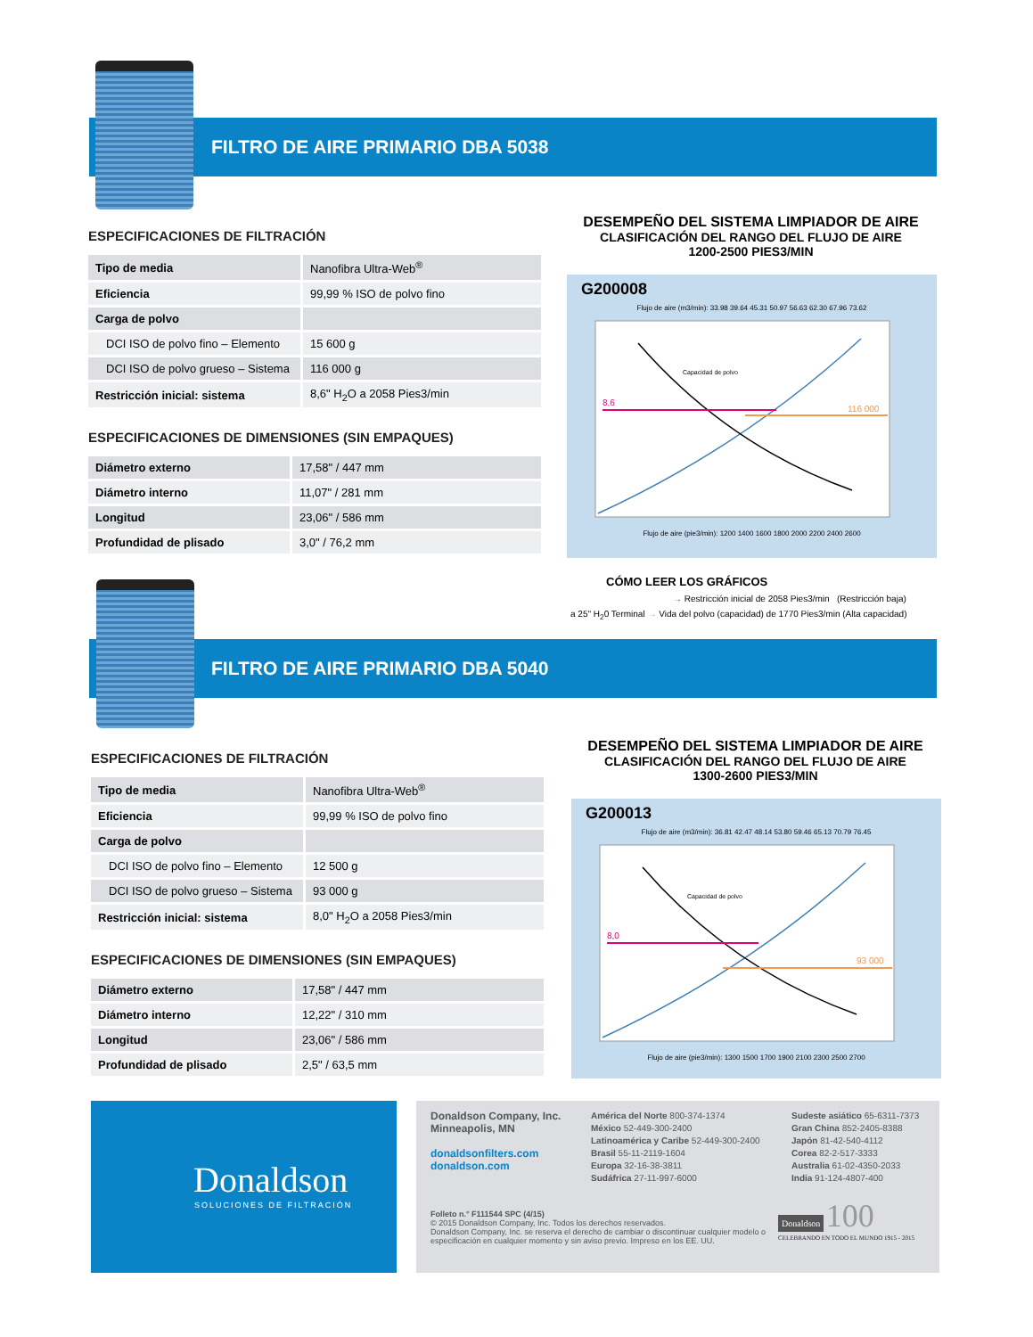FILTRO DE AIRE PRIMARIO DBA 5038
ESPECIFICACIONES DE FILTRACIÓN
| Tipo de media | Nanofibra Ultra-Web<sup>®</sup> |
| Eficiencia | 99,99 % ISO de polvo fino |
| Carga de polvo | |
| DCI ISO de polvo fino – Elemento | 15 600 g |
| DCI ISO de polvo grueso – Sistema | 116 000 g |
| Restricción inicial: sistema | 8,6" H<sub>2</sub>O a 2058 Pies3/min |
ESPECIFICACIONES DE DIMENSIONES (SIN EMPAQUES)
| Diámetro externo | 17,58" / 447 mm |
| Diámetro interno | 11,07" / 281 mm |
| Longitud | 23,06" / 586 mm |
| Profundidad de plisado | 3,0" / 76,2 mm |
DESEMPEÑO DEL SISTEMA LIMPIADOR DE AIRE
CLASIFICACIÓN DEL RANGO DEL FLUJO DE AIRE
1200-2500 PIES3/MIN
G200008
Flujo de aire (m3/min): 33.98 39.64 45.31 50.97 56.63 62.30 67.96 73.62
8,6
116 000
Capacidad de polvo
Flujo de aire (pie3/min): 1200 1400 1600 1800 2000 2200 2400 2600
CÓMO LEER LOS GRÁFICOS
→ Restricción inicial de 2058 Pies3/min (Restricción baja)
a 25" H<sub>2</sub>0 Terminal → Vida del polvo (capacidad) de 1770 Pies3/min (Alta capacidad)
FILTRO DE AIRE PRIMARIO DBA 5040
ESPECIFICACIONES DE FILTRACIÓN
| Tipo de media | Nanofibra Ultra-Web<sup>®</sup> |
| Eficiencia | 99,99 % ISO de polvo fino |
| Carga de polvo | |
| DCI ISO de polvo fino – Elemento | 12 500 g |
| DCI ISO de polvo grueso – Sistema | 93 000 g |
| Restricción inicial: sistema | 8,0" H<sub>2</sub>O a 2058 Pies3/min |
ESPECIFICACIONES DE DIMENSIONES (SIN EMPAQUES)
| Diámetro externo | 17,58" / 447 mm |
| Diámetro interno | 12,22" / 310 mm |
| Longitud | 23,06" / 586 mm |
| Profundidad de plisado | 2,5" / 63,5 mm |
DESEMPEÑO DEL SISTEMA LIMPIADOR DE AIRE
CLASIFICACIÓN DEL RANGO DEL FLUJO DE AIRE
1300-2600 PIES3/MIN
G200013
Flujo de aire (m3/min): 36.81 42.47 48.14 53.80 59.46 65.13 70.79 76.45
8,0
93 000
Capacidad de polvo
Flujo de aire (pie3/min): 1300 1500 1700 1900 2100 2300 2500 2700
Donaldson
SOLUCIONES DE FILTRACIÓN
Donaldson Company, Inc.
Minneapolis, MN
donaldsonfilters.com
donaldson.com
América del Norte 800-374-1374
México 52-449-300-2400
Latinoamérica y Caribe 52-449-300-2400
Brasil 55-11-2119-1604
Europa 32-16-38-3811
Sudáfrica 27-11-997-6000
Sudeste asiático 65-6311-7373
Gran China 852-2405-8388
Japón 81-42-540-4112
Corea 82-2-517-3333
Australia 61-02-4350-2033
India 91-124-4807-400
Folleto n.° F111544 SPC (4/15)
© 2015 Donaldson Company, Inc. Todos los derechos reservados.
Donaldson Company, Inc. se reserva el derecho de cambiar o discontinuar cualquier modelo o especificación en cualquier momento y sin aviso previo. Impreso en los EE. UU.
Donaldson 100
CELEBRANDO EN TODO EL MUNDO 1915 - 2015